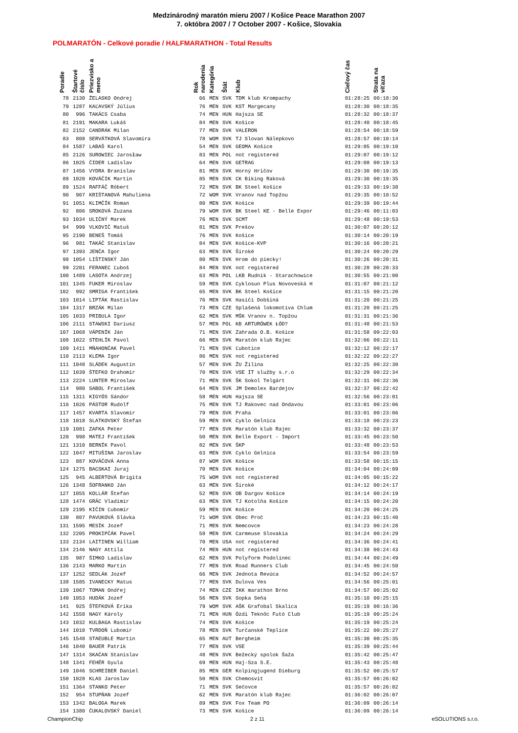Medzinárodný maratón mieru 2007 / Košice Peace Marathon 2007
7. októbra 2007 / 7 October 2007 - Košice, Slovakia
POLMARATÓN - Celkové poradie / HALFMARATHON - Total Results
| Poradie | Štartové číslo | Priezvisko a meno | Rok narodenia | Kategória | Štát | Klub | Cieľový čas | Strata na víťaza |
| --- | --- | --- | --- | --- | --- | --- | --- | --- |
| 78 | 2130 | ŽELASKO Ondrej | 66 | MEN | SVK | TDM klub Krompachy | 01:28:25 | 00:18:30 |
| 79 | 1287 | KAĽAVSKÝ Július | 76 | MEN | SVK | KST Margecany | 01:28:30 | 00:18:35 |
| 80 | 996 | TAKÁCS Csaba | 74 | MEN | HUN | Hajsza SE | 01:28:32 | 00:18:37 |
| 81 | 2191 | MAKARA Lukáš | 84 | MEN | SVK | Košice | 01:28:40 | 00:18:45 |
| 82 | 2152 | CANDRÁK Milan | 77 | MEN | SVK | VALERON | 01:28:54 | 00:18:59 |
| 83 | 808 | SERVÁTKOVÁ Slavomíra | 78 | WOM | SVK | TJ Slovan Nálepkovo | 01:28:57 | 00:10:14 |
| 84 | 1587 | LABAŠ Karol | 54 | MEN | SVK | GEOMA Košice | 01:29:05 | 00:19:10 |
| 85 | 2126 | SUROWIEC Jarosław | 83 | MEN | POL | not registered | 01:29:07 | 00:19:12 |
| 86 | 1025 | ČIDER Ladislav | 64 | MEN | SVK | GETRAG | 01:29:08 | 00:19:13 |
| 87 | 1456 | VYDRA Branislav | 81 | MEN | SVK | Horný Hričov | 01:29:30 | 00:19:35 |
| 88 | 1020 | KOVÁČIK Martin | 85 | MEN | SVK | CK Biking Raková | 01:29:30 | 00:19:35 |
| 89 | 1524 | RAFFÁČ Róbert | 72 | MEN | SVK | BK Steel Košice | 01:29:33 | 00:19:38 |
| 90 | 907 | KRIŠTANOVÁ Mahuliena | 72 | WOM | SVK | Vranov nad Topžou | 01:29:35 | 00:10:52 |
| 91 | 1051 | KLIMČÍK Roman | 80 | MEN | SVK | Košice | 01:29:39 | 00:19:44 |
| 92 | 806 | SROKOVÁ Zuzana | 79 | WOM | SVK | BK Steel KE - Belle Expor | 01:29:46 | 00:11:03 |
| 93 | 1034 | ULIČNÝ Marek | 76 | MEN | SVK | SCMT | 01:29:48 | 00:19:53 |
| 94 | 999 | VLKOVIČ Matuš | 81 | MEN | SVK | Prešov | 01:30:07 | 00:20:12 |
| 95 | 2190 | BENEŠ Tomáš | 76 | MEN | SVK | Košice | 01:30:14 | 00:20:19 |
| 96 | 981 | TAKÁČ Stanislav | 84 | MEN | SVK | Košice-KVP | 01:30:16 | 00:20:21 |
| 97 | 1393 | JENČA Igor | 63 | MEN | SVK | Široké | 01:30:24 | 00:20:29 |
| 98 | 1054 | LIŠTINSKÝ Ján | 80 | MEN | SVK | Hrom do piecky! | 01:30:26 | 00:20:31 |
| 99 | 2201 | FERANEC Ľuboš | 84 | MEN | SVK | not registered | 01:30:28 | 00:20:33 |
| 100 | 1489 | LASOTA Andrzej | 63 | MEN | POL | LKB Rudnik - Starachowice | 01:30:55 | 00:21:00 |
| 101 | 1345 | FUKER Miroslav | 59 | MEN | SVK | Cyklosun Plus Novoveská H | 01:31:07 | 00:21:12 |
| 102 | 992 | SMRIGA František | 65 | MEN | SVK | BK Steel Košice | 01:31:15 | 00:21:20 |
| 103 | 1014 | LIPTÁK Rastislav | 76 | MEN | SVK | Hasiči Dobšiná | 01:31:20 | 00:21:25 |
| 104 | 1317 | BRZÁK Milan | 73 | MEN | CZE | Splašená lokomotíva Chlum | 01:31:20 | 00:21:25 |
| 105 | 1033 | PRIBULA Igor | 62 | MEN | SVK | MŠK Vranov n. Topžou | 01:31:31 | 00:21:36 |
| 106 | 2111 | STAWSKI Dariusz | 57 | MEN | POL | KB ARTURÓWEK ŁÓD? | 01:31:48 | 00:21:53 |
| 107 | 1068 | VÁPENÍK Ján | 71 | MEN | SVK | Zahrada O.B. Košice | 01:31:58 | 00:22:03 |
| 108 | 1022 | STEHLÍK Pavol | 66 | MEN | SVK | Maratón klub Rajec | 01:32:06 | 00:22:11 |
| 109 | 1411 | MŇAHONČAK Pavel | 71 | MEN | SVK | Ľubotice | 01:32:12 | 00:22:17 |
| 110 | 2113 | KLEMA Igor | 86 | MEN | SVK | not registered | 01:32:22 | 00:22:27 |
| 111 | 1048 | SLÁDEK Augustín | 57 | MEN | SVK | ŽU Žilina | 01:32:25 | 00:22:30 |
| 112 | 1039 | ŠTEFKO Drahomír | 70 | MEN | SVK | VSE IT služby s.r.o | 01:32:29 | 00:22:34 |
| 113 | 2224 | LUNTER Miroslav | 71 | MEN | SVK | ŠK Sokol Telgárt | 01:32:31 | 00:22:36 |
| 114 | 980 | SABOL František | 64 | MEN | SVK | JM Demolex Bardejov | 01:32:37 | 00:22:42 |
| 115 | 1311 | KIGYÓS Sándor | 58 | MEN | HUN | Hajsza SE | 01:32:56 | 00:23:01 |
| 116 | 1026 | PÁSTOR Rudolf | 75 | MEN | SVK | TJ Rakovec nad Ondavou | 01:33:01 | 00:23:06 |
| 117 | 1457 | KVARTA Slavomir | 79 | MEN | SVK | Praha | 01:33:01 | 00:23:06 |
| 118 | 1018 | SLATKOVSKÝ Štefan | 59 | MEN | SVK | Cyklo Gelnica | 01:33:18 | 00:23:23 |
| 119 | 1081 | ZAFKA Peter | 77 | MEN | SVK | Maratón klub Rajec | 01:33:32 | 00:23:37 |
| 120 | 998 | MATEJ František | 50 | MEN | SVK | Belle Export - Import | 01:33:45 | 00:23:50 |
| 121 | 1310 | BERNÍK Pavol | 82 | MEN | SVK | ŠKP | 01:33:48 | 00:23:53 |
| 122 | 1047 | MITUŠINA Jaroslav | 63 | MEN | SVK | Cyklo Gelnica | 01:33:54 | 00:23:59 |
| 123 | 887 | KOVÁČOVÁ Anna | 87 | WOM | SVK | Košice | 01:33:58 | 00:15:15 |
| 124 | 1275 | BACSKAI Juraj | 70 | MEN | SVK | Košice | 01:34:04 | 00:24:09 |
| 125 | 945 | ALBERTOVÁ Brigita | 75 | WOM | SVK | not registered | 01:34:05 | 00:15:22 |
| 126 | 1348 | ŠOFRANKO Ján | 63 | MEN | SVK | Široké | 01:34:12 | 00:24:17 |
| 127 | 1055 | KOLLÁR Štefan | 52 | MEN | SVK | OB Dargov Košice | 01:34:14 | 00:24:19 |
| 128 | 1474 | GRÁC Vladimír | 63 | MEN | SVK | TJ Kotolňa Košice | 01:34:15 | 00:24:20 |
| 129 | 2195 | KIČIN Ľubomír | 59 | MEN | SVK | Košice | 01:34:20 | 00:24:25 |
| 130 | 807 | PAVUKOVÁ Slávka | 71 | WOM | SVK | Obec Proč | 01:34:23 | 00:15:40 |
| 131 | 1595 | MESÍK Jozef | 71 | MEN | SVK | Nemcovce | 01:34:23 | 00:24:28 |
| 132 | 2205 | PROKIPČÁK Pavel | 58 | MEN | SVK | Carmeuse Slovakia | 01:34:24 | 00:24:29 |
| 133 | 2134 | LAITINEN William | 70 | MEN | USA | not registered | 01:34:36 | 00:24:41 |
| 134 | 2146 | NAGY Attila | 74 | MEN | HUN | not registered | 01:34:38 | 00:24:43 |
| 135 | 987 | ŠIMKO Ladislav | 62 | MEN | SVK | Polyform Podolínec | 01:34:44 | 00:24:49 |
| 136 | 2143 | MARKO Martin | 77 | MEN | SVK | Road Runners Club | 01:34:45 | 00:24:50 |
| 137 | 1252 | SEDLÁK Jozef | 66 | MEN | SVK | Jednota Revúca | 01:34:52 | 00:24:57 |
| 138 | 1585 | IVANECKY Matus | 77 | MEN | SVK | Dulova Ves | 01:34:56 | 00:25:01 |
| 139 | 1067 | TOMAN Ondřej | 74 | MEN | CZE | IKK marathon Brno | 01:34:57 | 00:25:02 |
| 140 | 1053 | HUDÁK Jozef | 56 | MEN | SVK | Sopka Seňa | 01:35:10 | 00:25:15 |
| 141 | 925 | ŠTEFKOVÁ Erika | 79 | WOM | SVK | AŠK Grafobal Skalica | 01:35:19 | 00:16:36 |
| 142 | 1558 | NAGY Károly | 71 | MEN | HUN | Ózdi Teknőc Futó Club | 01:35:19 | 00:25:24 |
| 143 | 1032 | KULBAGA Rastislav | 74 | MEN | SVK | Košice | 01:35:19 | 00:25:24 |
| 144 | 1010 | TVRDOŇ Lubomír | 78 | MEN | SVK | Turčanské Teplice | 01:35:22 | 00:25:27 |
| 145 | 1548 | STAEUBLE Martin | 65 | MEN | AUT | Bergheim | 01:35:30 | 00:25:35 |
| 146 | 1040 | BAUER Patrik | 77 | MEN | SVK | VSE | 01:35:39 | 00:25:44 |
| 147 | 1314 | SKAČAN Stanislav | 48 | MEN | SVK | Bežecký spolok Šaža | 01:35:42 | 00:25:47 |
| 148 | 1341 | FEHÉR Gyula | 69 | MEN | HUN | Haj-Sza S.E. | 01:35:43 | 00:25:48 |
| 149 | 1046 | SCHREIBER Daniel | 85 | MEN | GER | Kolpingjugend Dieburg | 01:35:52 | 00:25:57 |
| 150 | 1028 | KLAS Jaroslav | 50 | MEN | SVK | Chemosvit | 01:35:57 | 00:26:02 |
| 151 | 1364 | STANKO Peter | 71 | MEN | SVK | Sečovce | 01:35:57 | 00:26:02 |
| 152 | 954 | STUPŇAN Jozef | 62 | MEN | SVK | Maratón klub Rajec | 01:36:02 | 00:26:07 |
| 153 | 1342 | BALOGA Marek | 89 | MEN | SVK | Fox Team PO | 01:36:09 | 00:26:14 |
| 154 | 1380 | ČUKALOVSKÝ Daniel | 73 | MEN | SVK | Košice | 01:36:09 | 00:26:14 |
ChampionChip 2 z 11 eSOLUTIONS s.r.o.